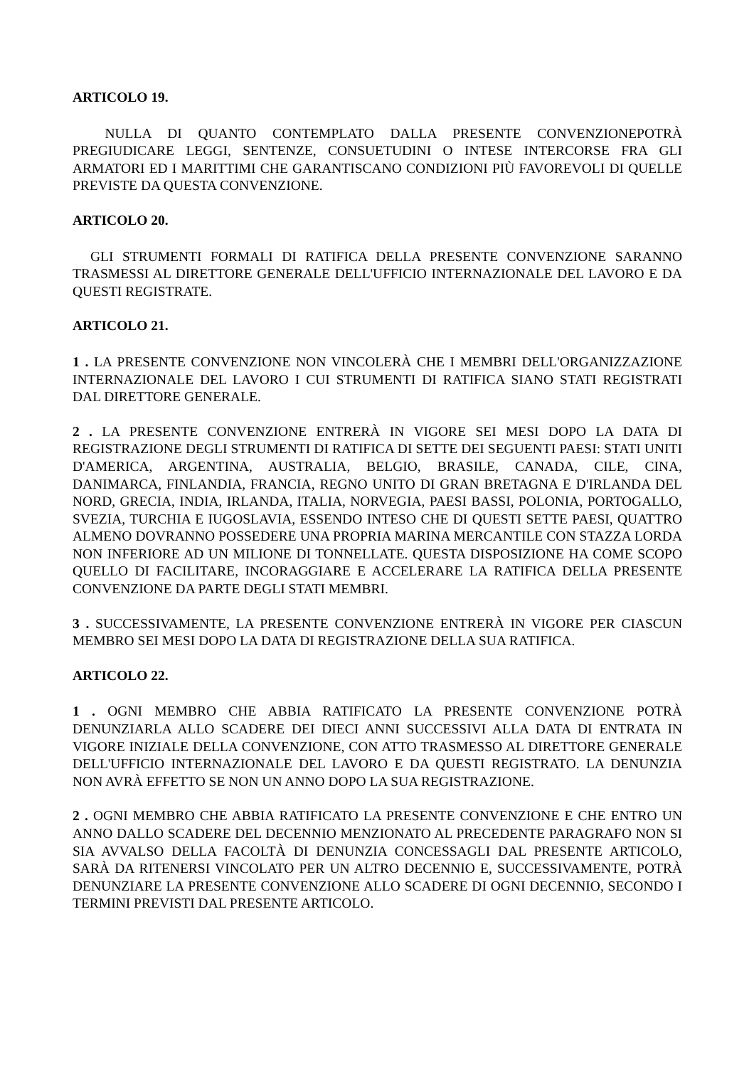ARTICOLO 19.
NULLA DI QUANTO CONTEMPLATO DALLA PRESENTE CONVENZIONEPOTRÀ PREGIUDICARE LEGGI, SENTENZE, CONSUETUDINI O INTESE INTERCORSE FRA GLI ARMATORI ED I MARITTIMI CHE GARANTISCANO CONDIZIONI PIÙ FAVOREVOLI DI QUELLE PREVISTE DA QUESTA CONVENZIONE.
ARTICOLO 20.
GLI STRUMENTI FORMALI DI RATIFICA DELLA PRESENTE CONVENZIONE SARANNO TRASMESSI AL DIRETTORE GENERALE DELL'UFFICIO INTERNAZIONALE DEL LAVORO E DA QUESTI REGISTRATE.
ARTICOLO 21.
1 . LA PRESENTE CONVENZIONE NON VINCOLERÀ CHE I MEMBRI DELL'ORGANIZZAZIONE INTERNAZIONALE DEL LAVORO I CUI STRUMENTI DI RATIFICA SIANO STATI REGISTRATI DAL DIRETTORE GENERALE.
2 . LA PRESENTE CONVENZIONE ENTRERÀ IN VIGORE SEI MESI DOPO LA DATA DI REGISTRAZIONE DEGLI STRUMENTI DI RATIFICA DI SETTE DEI SEGUENTI PAESI: STATI UNITI D'AMERICA, ARGENTINA, AUSTRALIA, BELGIO, BRASILE, CANADA, CILE, CINA, DANIMARCA, FINLANDIA, FRANCIA, REGNO UNITO DI GRAN BRETAGNA E D'IRLANDA DEL NORD, GRECIA, INDIA, IRLANDA, ITALIA, NORVEGIA, PAESI BASSI, POLONIA, PORTOGALLO, SVEZIA, TURCHIA E IUGOSLAVIA, ESSENDO INTESO CHE DI QUESTI SETTE PAESI, QUATTRO ALMENO DOVRANNO POSSEDERE UNA PROPRIA MARINA MERCANTILE CON STAZZA LORDA NON INFERIORE AD UN MILIONE DI TONNELLATE. QUESTA DISPOSIZIONE HA COME SCOPO QUELLO DI FACILITARE, INCORAGGIARE E ACCELERARE LA RATIFICA DELLA PRESENTE CONVENZIONE DA PARTE DEGLI STATI MEMBRI.
3 . SUCCESSIVAMENTE, LA PRESENTE CONVENZIONE ENTRERÀ IN VIGORE PER CIASCUN MEMBRO SEI MESI DOPO LA DATA DI REGISTRAZIONE DELLA SUA RATIFICA.
ARTICOLO 22.
1 . OGNI MEMBRO CHE ABBIA RATIFICATO LA PRESENTE CONVENZIONE POTRÀ DENUNZIARLA ALLO SCADERE DEI DIECI ANNI SUCCESSIVI ALLA DATA DI ENTRATA IN VIGORE INIZIALE DELLA CONVENZIONE, CON ATTO TRASMESSO AL DIRETTORE GENERALE DELL'UFFICIO INTERNAZIONALE DEL LAVORO E DA QUESTI REGISTRATO. LA DENUNZIA NON AVRÀ EFFETTO SE NON UN ANNO DOPO LA SUA REGISTRAZIONE.
2 . OGNI MEMBRO CHE ABBIA RATIFICATO LA PRESENTE CONVENZIONE E CHE ENTRO UN ANNO DALLO SCADERE DEL DECENNIO MENZIONATO AL PRECEDENTE PARAGRAFO NON SI SIA AVVALSO DELLA FACOLTÀ DI DENUNZIA CONCESSAGLI DAL PRESENTE ARTICOLO, SARÀ DA RITENERSI VINCOLATO PER UN ALTRO DECENNIO E, SUCCESSIVAMENTE, POTRÀ DENUNZIARE LA PRESENTE CONVENZIONE ALLO SCADERE DI OGNI DECENNIO, SECONDO I TERMINI PREVISTI DAL PRESENTE ARTICOLO.